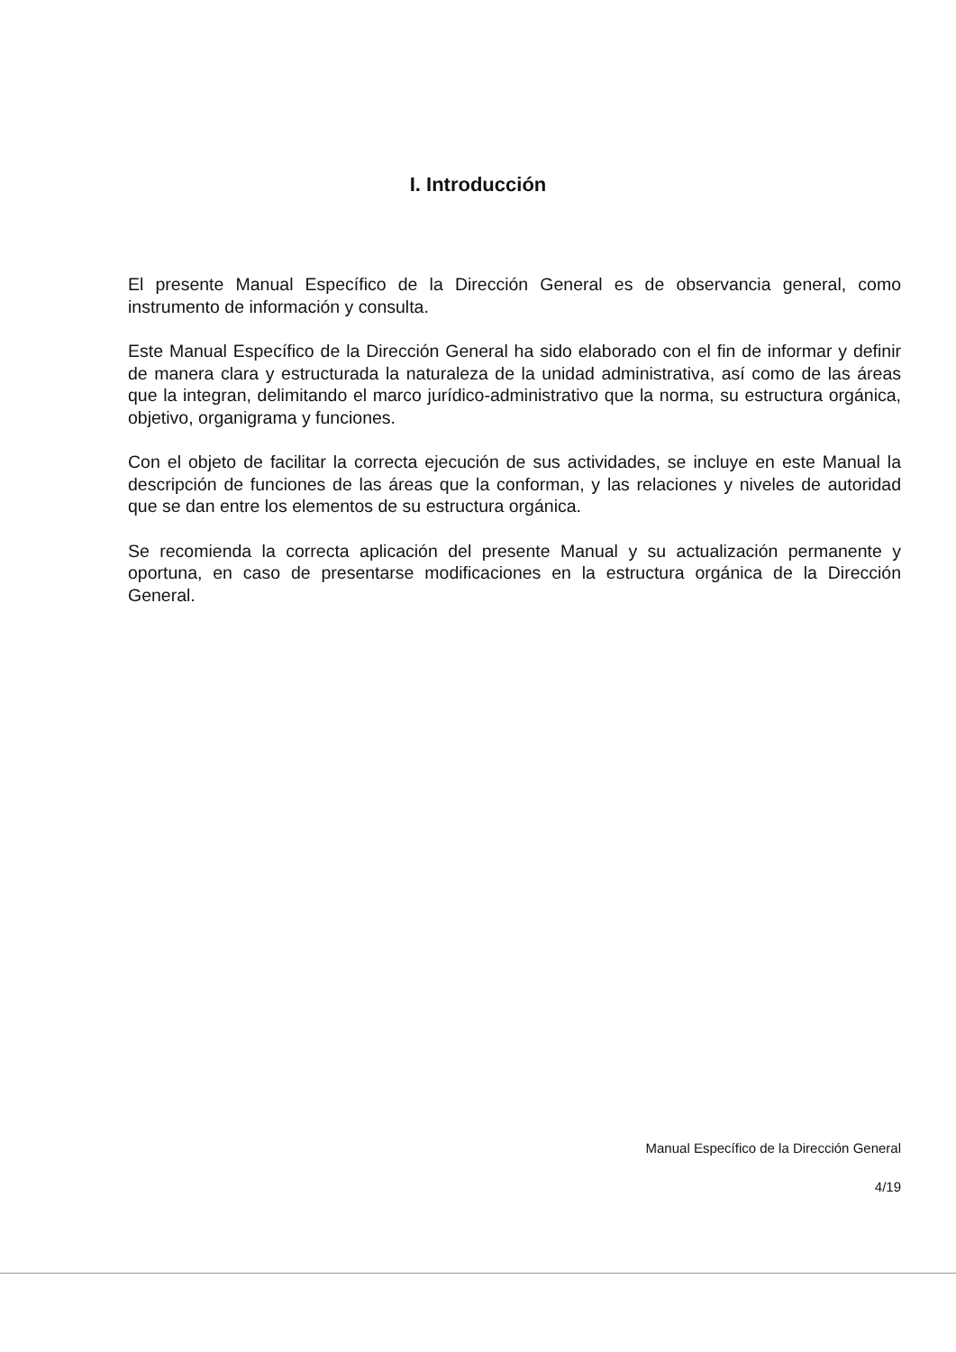I. Introducción
El presente Manual Específico de la Dirección General es de observancia general, como instrumento de información y consulta.
Este Manual Específico de la Dirección General ha sido elaborado con el fin de informar y definir de manera clara y estructurada la naturaleza de la unidad administrativa, así como de las áreas que la integran, delimitando el marco jurídico-administrativo que la norma, su estructura orgánica, objetivo, organigrama y funciones.
Con el objeto de facilitar la correcta ejecución de sus actividades, se incluye en este Manual la descripción de funciones de las áreas que la conforman, y las relaciones y niveles de autoridad que se dan entre los elementos de su estructura orgánica.
Se recomienda la correcta aplicación del presente Manual y su actualización permanente y oportuna, en caso de presentarse modificaciones en la estructura orgánica de la Dirección General.
Manual Específico de la Dirección General
4/19